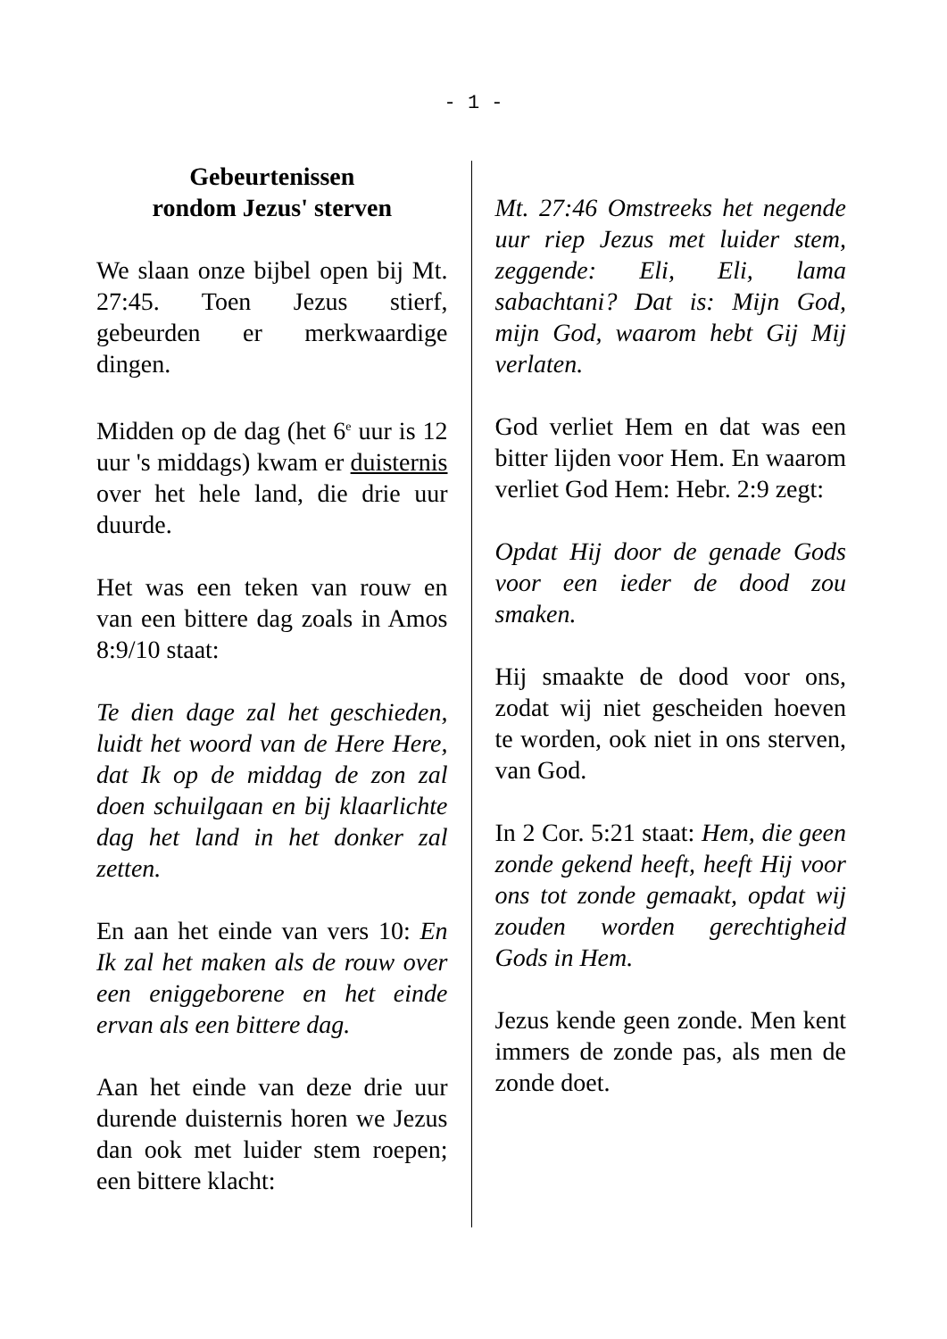- 1 -
Gebeurtenissen
rondom Jezus' sterven
We slaan onze bijbel open bij Mt. 27:45. Toen Jezus stierf, gebeurden er merkwaardige dingen.
Midden op de dag (het 6<sup>e</sup> uur is 12 uur 's middags) kwam er duisternis over het hele land, die drie uur duurde.
Het was een teken van rouw en van een bittere dag zoals in Amos 8:9/10 staat:
Te dien dage zal het geschieden, luidt het woord van de Here Here, dat Ik op de middag de zon zal doen schuilgaan en bij klaarlichte dag het land in het donker zal zetten.
En aan het einde van vers 10: En Ik zal het maken als de rouw over een eniggeborene en het einde ervan als een bittere dag.
Aan het einde van deze drie uur durende duisternis horen we Jezus dan ook met luider stem roepen; een bittere klacht:
Mt. 27:46 Omstreeks het negende uur riep Jezus met luider stem, zeggende: Eli, Eli, lama sabachtani? Dat is: Mijn God, mijn God, waarom hebt Gij Mij verlaten.
God verliet Hem en dat was een bitter lijden voor Hem. En waarom verliet God Hem: Hebr. 2:9 zegt:
Opdat Hij door de genade Gods voor een ieder de dood zou smaken.
Hij smaakte de dood voor ons, zodat wij niet gescheiden hoeven te worden, ook niet in ons sterven, van God.
In 2 Cor. 5:21 staat: Hem, die geen zonde gekend heeft, heeft Hij voor ons tot zonde gemaakt, opdat wij zouden worden gerechtigheid Gods in Hem.
Jezus kende geen zonde. Men kent immers de zonde pas, als men de zonde doet.